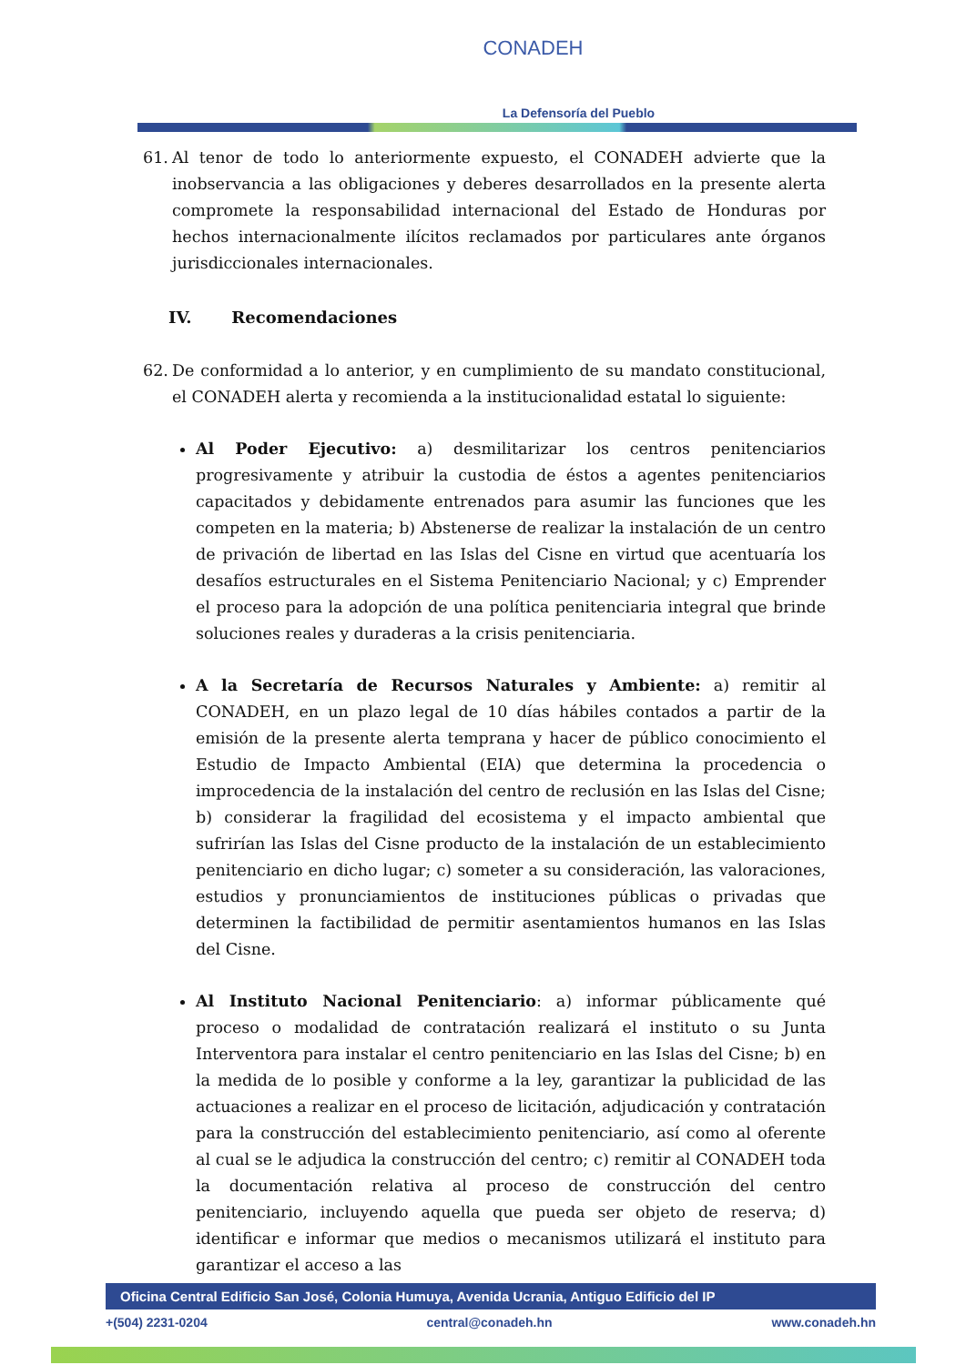CONADEH
La Defensoría del Pueblo
61. Al tenor de todo lo anteriormente expuesto, el CONADEH advierte que la inobservancia a las obligaciones y deberes desarrollados en la presente alerta compromete la responsabilidad internacional del Estado de Honduras por hechos internacionalmente ilícitos reclamados por particulares ante órganos jurisdiccionales internacionales.
IV. Recomendaciones
62. De conformidad a lo anterior, y en cumplimiento de su mandato constitucional, el CONADEH alerta y recomienda a la institucionalidad estatal lo siguiente:
Al Poder Ejecutivo: a) desmilitarizar los centros penitenciarios progresivamente y atribuir la custodia de éstos a agentes penitenciarios capacitados y debidamente entrenados para asumir las funciones que les competen en la materia; b) Abstenerse de realizar la instalación de un centro de privación de libertad en las Islas del Cisne en virtud que acentuaría los desafíos estructurales en el Sistema Penitenciario Nacional; y c) Emprender el proceso para la adopción de una política penitenciaria integral que brinde soluciones reales y duraderas a la crisis penitenciaria.
A la Secretaría de Recursos Naturales y Ambiente: a) remitir al CONADEH, en un plazo legal de 10 días hábiles contados a partir de la emisión de la presente alerta temprana y hacer de público conocimiento el Estudio de Impacto Ambiental (EIA) que determina la procedencia o improcedencia de la instalación del centro de reclusión en las Islas del Cisne; b) considerar la fragilidad del ecosistema y el impacto ambiental que sufrirían las Islas del Cisne producto de la instalación de un establecimiento penitenciario en dicho lugar; c) someter a su consideración, las valoraciones, estudios y pronunciamientos de instituciones públicas o privadas que determinen la factibilidad de permitir asentamientos humanos en las Islas del Cisne.
Al Instituto Nacional Penitenciario: a) informar públicamente qué proceso o modalidad de contratación realizará el instituto o su Junta Interventora para instalar el centro penitenciario en las Islas del Cisne; b) en la medida de lo posible y conforme a la ley, garantizar la publicidad de las actuaciones a realizar en el proceso de licitación, adjudicación y contratación para la construcción del establecimiento penitenciario, así como al oferente al cual se le adjudica la construcción del centro; c) remitir al CONADEH toda la documentación relativa al proceso de construcción del centro penitenciario, incluyendo aquella que pueda ser objeto de reserva; d) identificar e informar que medios o mecanismos utilizará el instituto para garantizar el acceso a las
Oficina Central Edificio San José, Colonia Humuya, Avenida Ucrania, Antiguo Edificio del IP
+(504) 2231-0204 central@conadeh.hn www.conadeh.hn